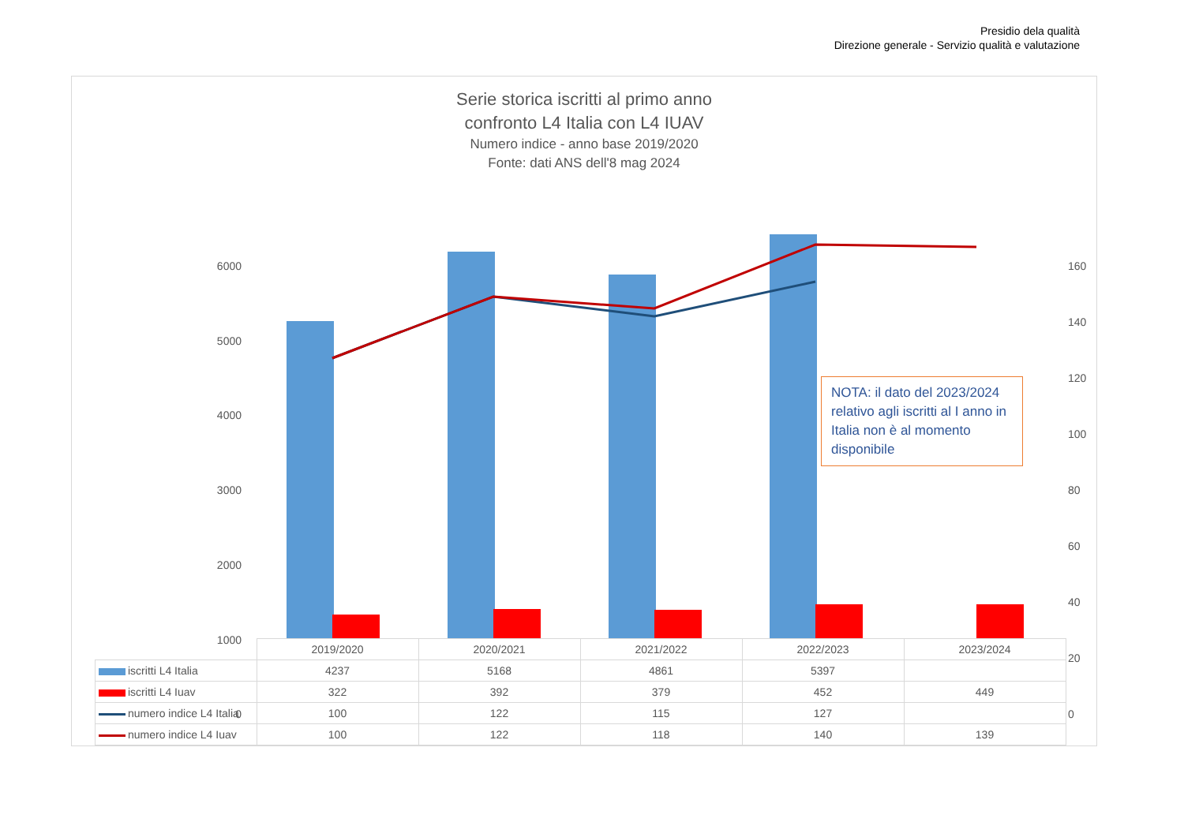Presidio dela qualità
Direzione generale - Servizio qualità e valutazione
Serie storica iscritti al primo anno
confronto L4 Italia con L4 IUAV
Numero indice - anno base 2019/2020
Fonte: dati ANS dell'8 mag 2024
6000
5000
4000
3000
2000
1000
0
160
140
120
100
80
60
40
20
0
NOTA: il dato del 2023/2024 relativo agli iscritti al I anno in Italia non è al momento disponibile
| | 2019/2020 | 2020/2021 | 2021/2022 | 2022/2023 | 2023/2024 |
| iscritti L4 Italia | 4237 | 5168 | 4861 | 5397 | |
| iscritti L4 Iuav | 322 | 392 | 379 | 452 | 449 |
| numero indice L4 Italia | 100 | 122 | 115 | 127 | |
| numero indice L4 Iuav | 100 | 122 | 118 | 140 | 139 |